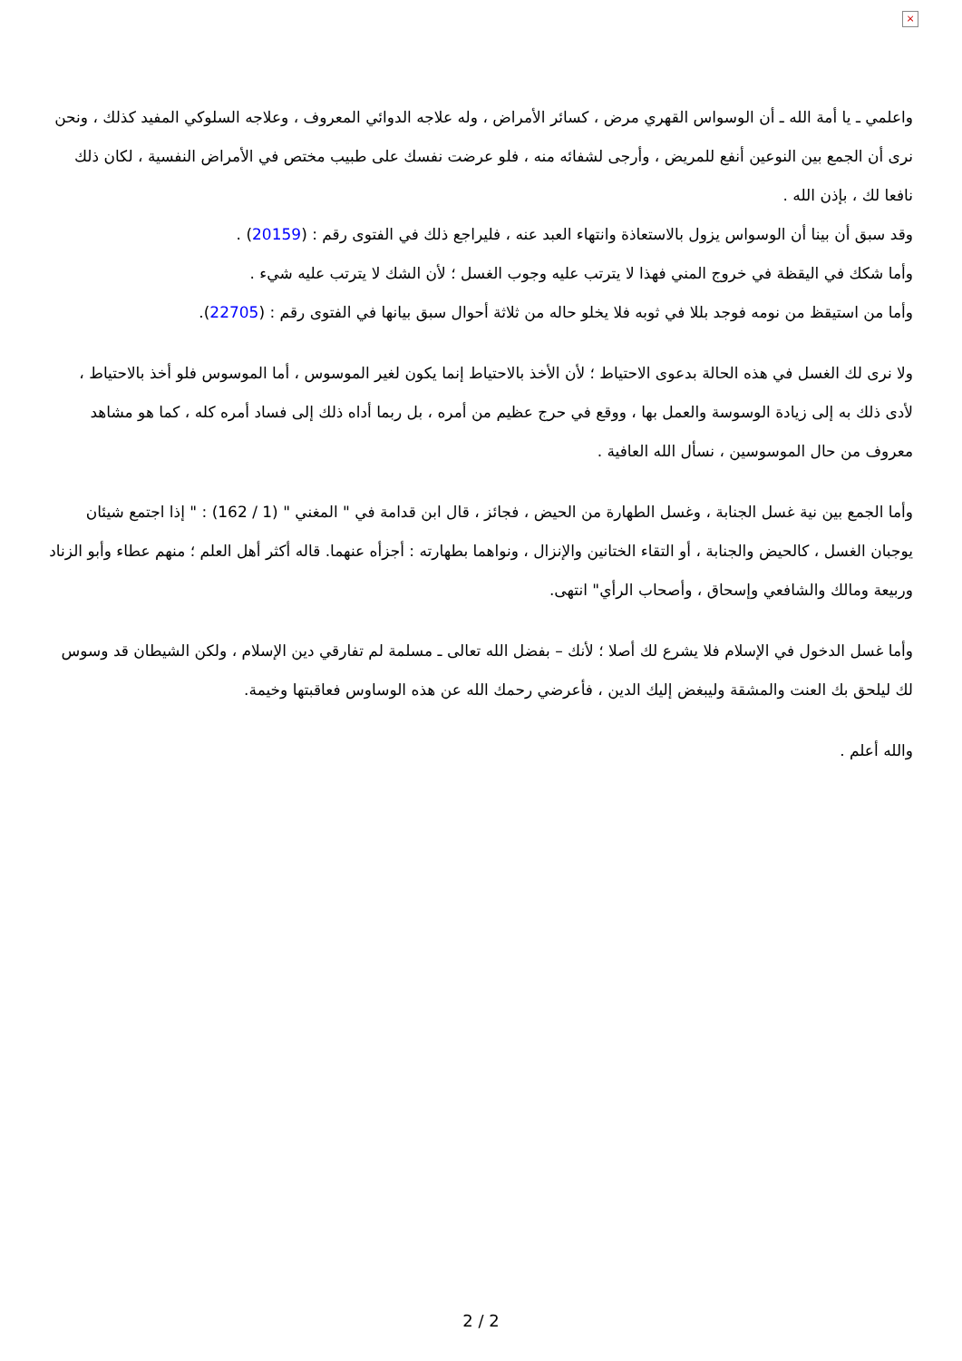×
واعلمي ـ يا أمة الله ـ أن الوسواس القهري مرض ، كسائر الأمراض ، وله علاجه الدوائي المعروف ، وعلاجه السلوكي المفيد كذلك ، ونحن نرى أن الجمع بين النوعين أنفع للمريض ، وأرجى لشفائه منه ، فلو عرضت نفسك على طبيب مختص في الأمراض النفسية ، لكان ذلك نافعا لك ، بإذن الله .
وقد سبق أن بينا أن الوسواس يزول بالاستعاذة وانتهاء العبد عنه ، فليراجع ذلك في الفتوى رقم : (20159) .
وأما شكك في اليقظة في خروج المني فهذا لا يترتب عليه وجوب الغسل ؛ لأن الشك لا يترتب عليه شيء .
وأما من استيقظ من نومه فوجد بللا في ثوبه فلا يخلو حاله من ثلاثة أحوال سبق بيانها في الفتوى رقم : (22705).
ولا نرى لك الغسل في هذه الحالة بدعوى الاحتياط ؛ لأن الأخذ بالاحتياط إنما يكون لغير الموسوس ، أما الموسوس فلو أخذ بالاحتياط ، لأدى ذلك به إلى زيادة الوسوسة والعمل بها ، ووقع في حرج عظيم من أمره ، بل ربما أداه ذلك إلى فساد أمره كله ، كما هو مشاهد معروف من حال الموسوسين ، نسأل الله العافية .
وأما الجمع بين نية غسل الجنابة ، وغسل الطهارة من الحيض ، فجائز ، قال ابن قدامة في " المغني " (1 / 162) : " إذا اجتمع شيئان يوجبان الغسل ، كالحيض والجنابة ، أو التقاء الختانين والإنزال ، ونواهما بطهارته : أجزأه عنهما. قاله أكثر أهل العلم ؛ منهم عطاء وأبو الزناد وربيعة ومالك والشافعي وإسحاق ، وأصحاب الرأي" انتهى.
وأما غسل الدخول في الإسلام فلا يشرع لك أصلا ؛ لأنك – بفضل الله تعالى ـ مسلمة لم تفارقي دين الإسلام ، ولكن الشيطان قد وسوس لك ليلحق بك العنت والمشقة وليبغض إليك الدين ، فأعرضي رحمك الله عن هذه الوساوس فعاقبتها وخيمة.
والله أعلم .
2 / 2